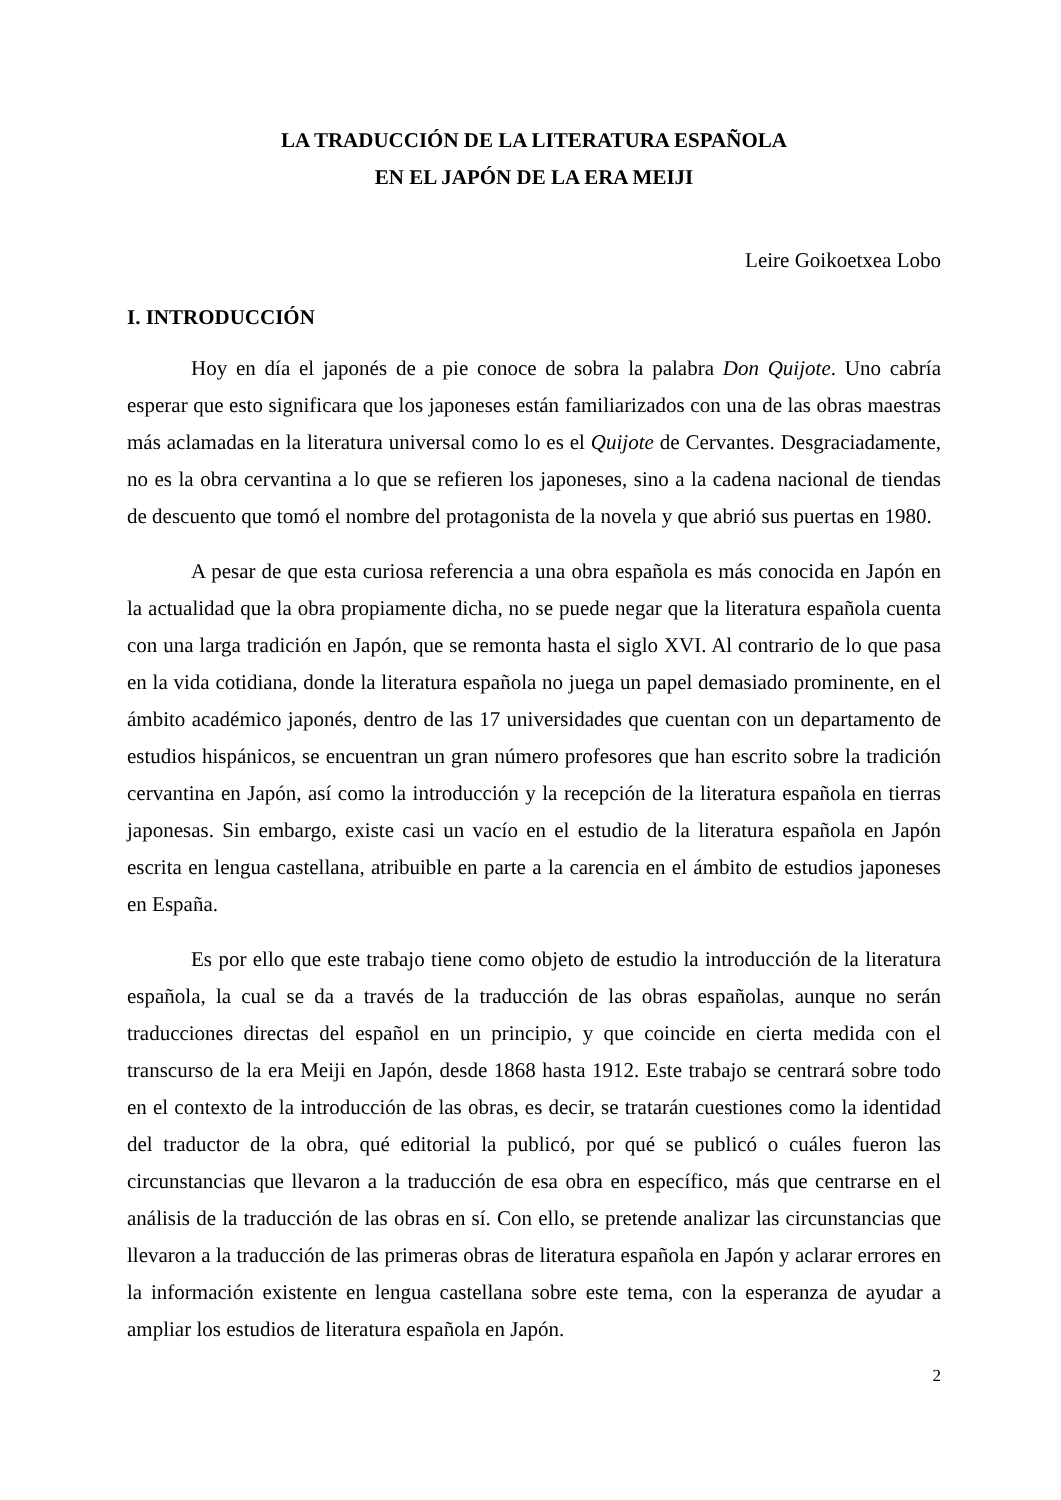LA TRADUCCIÓN DE LA LITERATURA ESPAÑOLA
EN EL JAPÓN DE LA ERA MEIJI
Leire Goikoetxea Lobo
I. INTRODUCCIÓN
Hoy en día el japonés de a pie conoce de sobra la palabra Don Quijote. Uno cabría esperar que esto significara que los japoneses están familiarizados con una de las obras maestras más aclamadas en la literatura universal como lo es el Quijote de Cervantes. Desgraciadamente, no es la obra cervantina a lo que se refieren los japoneses, sino a la cadena nacional de tiendas de descuento que tomó el nombre del protagonista de la novela y que abrió sus puertas en 1980.
A pesar de que esta curiosa referencia a una obra española es más conocida en Japón en la actualidad que la obra propiamente dicha, no se puede negar que la literatura española cuenta con una larga tradición en Japón, que se remonta hasta el siglo XVI. Al contrario de lo que pasa en la vida cotidiana, donde la literatura española no juega un papel demasiado prominente, en el ámbito académico japonés, dentro de las 17 universidades que cuentan con un departamento de estudios hispánicos, se encuentran un gran número profesores que han escrito sobre la tradición cervantina en Japón, así como la introducción y la recepción de la literatura española en tierras japonesas. Sin embargo, existe casi un vacío en el estudio de la literatura española en Japón escrita en lengua castellana, atribuible en parte a la carencia en el ámbito de estudios japoneses en España.
Es por ello que este trabajo tiene como objeto de estudio la introducción de la literatura española, la cual se da a través de la traducción de las obras españolas, aunque no serán traducciones directas del español en un principio, y que coincide en cierta medida con el transcurso de la era Meiji en Japón, desde 1868 hasta 1912. Este trabajo se centrará sobre todo en el contexto de la introducción de las obras, es decir, se tratarán cuestiones como la identidad del traductor de la obra, qué editorial la publicó, por qué se publicó o cuáles fueron las circunstancias que llevaron a la traducción de esa obra en específico, más que centrarse en el análisis de la traducción de las obras en sí. Con ello, se pretende analizar las circunstancias que llevaron a la traducción de las primeras obras de literatura española en Japón y aclarar errores en la información existente en lengua castellana sobre este tema, con la esperanza de ayudar a ampliar los estudios de literatura española en Japón.
2